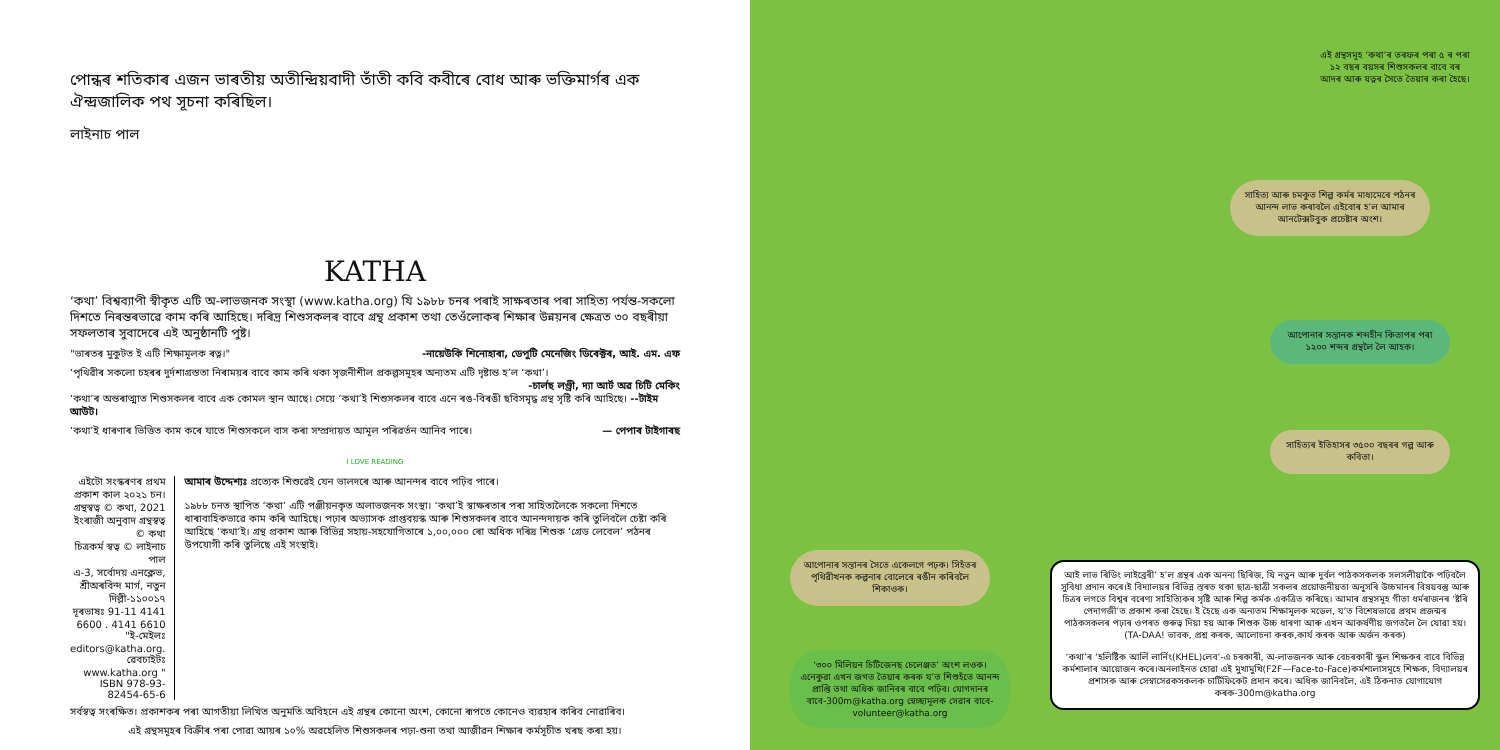পোন্ধৰ শতিকাৰ এজন ভাৰতীয় অতীন্দ্ৰিয়বাদী তাঁতী কবি কবীৰে বোধ আৰু ভক্তিমাৰ্গৰ এক ঐন্দ্ৰজালিক পথ সূচনা কৰিছিল।
লাইনাচ পাল
KATHA
‘কথা’ বিশ্বব্যাপী স্বীকৃত এটি অ-লাভজনক সংস্থা (www.katha.org) যি ১৯৮৮ চনৰ পৰাই সাক্ষৰতাৰ পৰা সাহিত্য পৰ্যন্ত-সকলো দিশতে নিৰন্তৰভাৱে কাম কৰি আহিছে। দৰিদ্ৰ শিশুসকলৰ বাবে গ্ৰন্থ প্ৰকাশ তথা তেওঁলোকৰ শিক্ষাৰ উন্নয়নৰ ক্ষেত্ৰত ৩০ বছৰীয়া সফলতাৰ সুবাদেৰে এই অনুষ্ঠানটি পুষ্ট।
"ভাৰতৰ মুকুটত ই এটি শিক্ষামূলক ৰত্ন।" -নায়েউকি শিনোহাৰা, ডেপুটি মেনেজিং ডিৰেক্টৰ, আই. এম. এফ
‘পৃথিৱীৰ সকলো চহৰৰ দুৰ্দশাগ্ৰস্ততা নিৰাময়ৰ বাবে কাম কৰি থকা সৃজনীশীল প্ৰকল্পসমূহৰ অন্যতম এটি দৃষ্টান্ত হ’ল ‘কথা’।
-চাৰ্লছ লণ্ড্ৰী, দ্যা আৰ্ট অৱ চিটি মেকিং
‘কথা’ৰ অন্তৰাত্মাত শিশুসকলৰ বাবে এক কোমল স্থান আছে। সেয়ে ‘কথা’ই শিশুসকলৰ বাবে এনে ৰঙ-বিৰঙী ছবিসমৃদ্ধ গ্ৰন্থ সৃষ্টি কৰি আহিছে। --টাইম আউট।
‘কথা’ই ধাৰণাৰ ভিত্তিত কাম কৰে যাতে শিশুসকলে বাস কৰা সম্প্ৰদায়ত আমূল পৰিৱৰ্তন আনিব পাৰে। — পেপাৰ টাইগাৰছ
I LOVE READING
এইটো সংস্কৰণৰ প্ৰথম প্ৰকাশ কাল ২০২১ চন।
গ্ৰন্থস্বত্ব © কথা, 2021
ইংৰাজী অনুবাদ গ্ৰন্থস্বত্ব © কথা
চিত্ৰকৰ্ম স্বত্ব © লাইনাচ পাল
এ-3, সৰ্বোদয় এনক্লেভ, শ্ৰীঅৰবিন্দ মাৰ্গ, নতুন দিল্লী-১১০০১৭
দূৰভাষঃ 91-11 4141 6600 . 4141 6610
"ই-মেইলঃ editors@katha.org.
ৱেবচাইটঃ www.katha.org "
ISBN 978-93-82454-65-6
আমাৰ উদ্দেশ্যঃ প্ৰত্যেক শিশুৱেই যেন ভালদৰে আৰু আনন্দৰ বাবে পঢ়িব পাৰে।
১৯৮৮ চনত স্থাপিত ‘কথা’ এটি পঞ্জীয়নকৃত অলাভজনক সংস্থা। ‘কথা’ই স্বাক্ষৰতাৰ পৰা সাহিত্যলৈকে সকলো দিশতে ধাৰাবাহিকভাৱে কাম কৰি আহিছে। পঢ়াৰ অভ্যাসক প্ৰাপ্তবয়স্ক আৰু শিশুসকলৰ বাবে আনন্দদায়ক কৰি তুলিবলৈ চেষ্টা কৰি আহিছে ‘কথা’ই। গ্ৰন্থ প্ৰকাশ আৰু বিভিন্ন সহায়-সহযোগিতাৰে ১,০০,০০০ ৰো অধিক দৰিদ্ৰ শিশুক ‘গ্ৰেড লেবেল’ পঠনৰ উপযোগী কৰি তুলিছে এই সংস্থাই।
সৰ্বস্বত্ব সংৰক্ষিত। প্ৰকাশকৰ পৰা আগতীয়া লিখিত অনুমতি অবিহনে এই গ্ৰন্থৰ কোনো অংশ, কোনো ৰূপতে কোনেও ব্যৱহাৰ কৰিব নোৱাৰিব।
এই গ্ৰন্থসমূহৰ বিক্ৰীৰ পৰা পোৱা আয়ৰ ১০% অৱহেলিত শিশুসকলৰ পঢ়া-শুনা তথা আজীৱন শিক্ষাৰ কৰ্মসূচীত খৰছ কৰা হয়।
এই গ্ৰন্থসমূহ ‘কথা’ৰ তৰফৰ পৰা ৫ ৰ পৰা ১২ বছৰ বয়সৰ শিশুসকলৰ বাবে বৰ আদৰ আৰু যত্নৰ সৈতে তৈয়াৰ কৰা হৈছে।
সাহিত্য আৰু চমকুত শিল্প কৰ্মৰ মাধ্যমেৰে পঠনৰ আনন্দ লাভ কৰাবলৈ এইবোৰ হ’ল আমাৰ আনটেক্সটবুক প্ৰচেষ্টাৰ অংশ।
আপোনাৰ সন্তানক শব্দহীন কিতাপৰ পৰা ১২০০ শব্দৰ গ্ৰন্থলৈ লৈ আহক।
সাহিত্যৰ ইতিহাসৰ ৩৫০০ বছৰৰ গল্প আৰু কবিতা।
আপোনাৰ সন্তানৰ সৈতে একেলগে পঢ়ক। সিহঁতৰ পৃথিৱীখনক কল্পনাৰ বোলেৰে ৰঙীন কৰিবলৈ শিকাওক।
‘৩০০ মিলিয়ন চিটিজেনছ চেলেঞ্জত’ অংশ লওক। এনেকুৱা এখন জগত তৈয়াৰ কৰক য’ত শিশুহঁতে আনন্দ প্ৰাপ্তি তথা অধিক জানিবৰ বাবে পঢ়িব। যোগদানৰ বাবে-300m@katha.org স্বেচ্ছামূলক সেৱাৰ বাবে- volunteer@katha.org
আই লাভ ৰিডিং লাইব্ৰেৰী’ হ’ল গ্ৰন্থৰ এক অনন্য ছিৰিজ, যি নতুন আৰু দুৰ্বল পাঠকসকলক সলসলীয়াকৈ পঢ়িবলৈ সুবিধা প্ৰদান কৰে।ই বিদ্যালয়ৰ বিভিন্ন স্তৰত থকা ছাত্ৰ-ছাত্ৰী সকলৰ প্ৰয়োজনীয়তা অনুসৰি উচ্চমানৰ বিষয়বস্তু আৰু চিত্ৰৰ লগতে বিশ্বৰ বৰেণ্য সাহিত্যিকৰ সৃষ্টি আৰু শিল্প কৰ্মক একত্ৰিত কৰিছে। আমাৰ গ্ৰন্থসমূহ গীতা ধৰ্মৰাজনৰ ‘ষ্টৰি পেদাগজী’ত প্ৰকাশ কৰা হৈছে। ই হৈছে এক অন্যতম শিক্ষামূলক মডেল, য’ত বিশেষভাৱে প্ৰথম প্ৰজন্মৰ পাঠকসকলৰ পঢ়াৰ ওপৰত গুৰুত্ব দিয়া হয় আৰু শিশুক উচ্চ ধাৰণা আৰু এখন আকৰ্ষণীয় জগতলৈ লৈ যোৱা হয়।(TA-DAA! ভাবক, প্ৰশ্ন কৰক, আলোচনা কৰক,কাৰ্য কৰক আৰু অৰ্জন কৰক)
‘কথা’ৰ ‘হলিষ্টিক আৰ্লি লাৰ্নিং(KHEL)লেব’-এ চৰকাৰী, অ-লাভজনক আৰু বেচৰকাৰী স্কুল শিক্ষকৰ বাবে বিভিন্ন কৰ্মশালাৰ আয়োজন কৰে।অনলাইনত হোৱা এই মুখামুখি(F2F—Face-to-Face)কৰ্মশালাসমূহে শিক্ষক, বিদ্যালয়ৰ প্ৰশাসক আৰু সেস্বাসেৱকসকলক চাৰ্টিফিকেট প্ৰদান কৰে। অধিক জানিবলৈ, এই ঠিকনাত যোগাযোগ কৰক-300m@katha.org